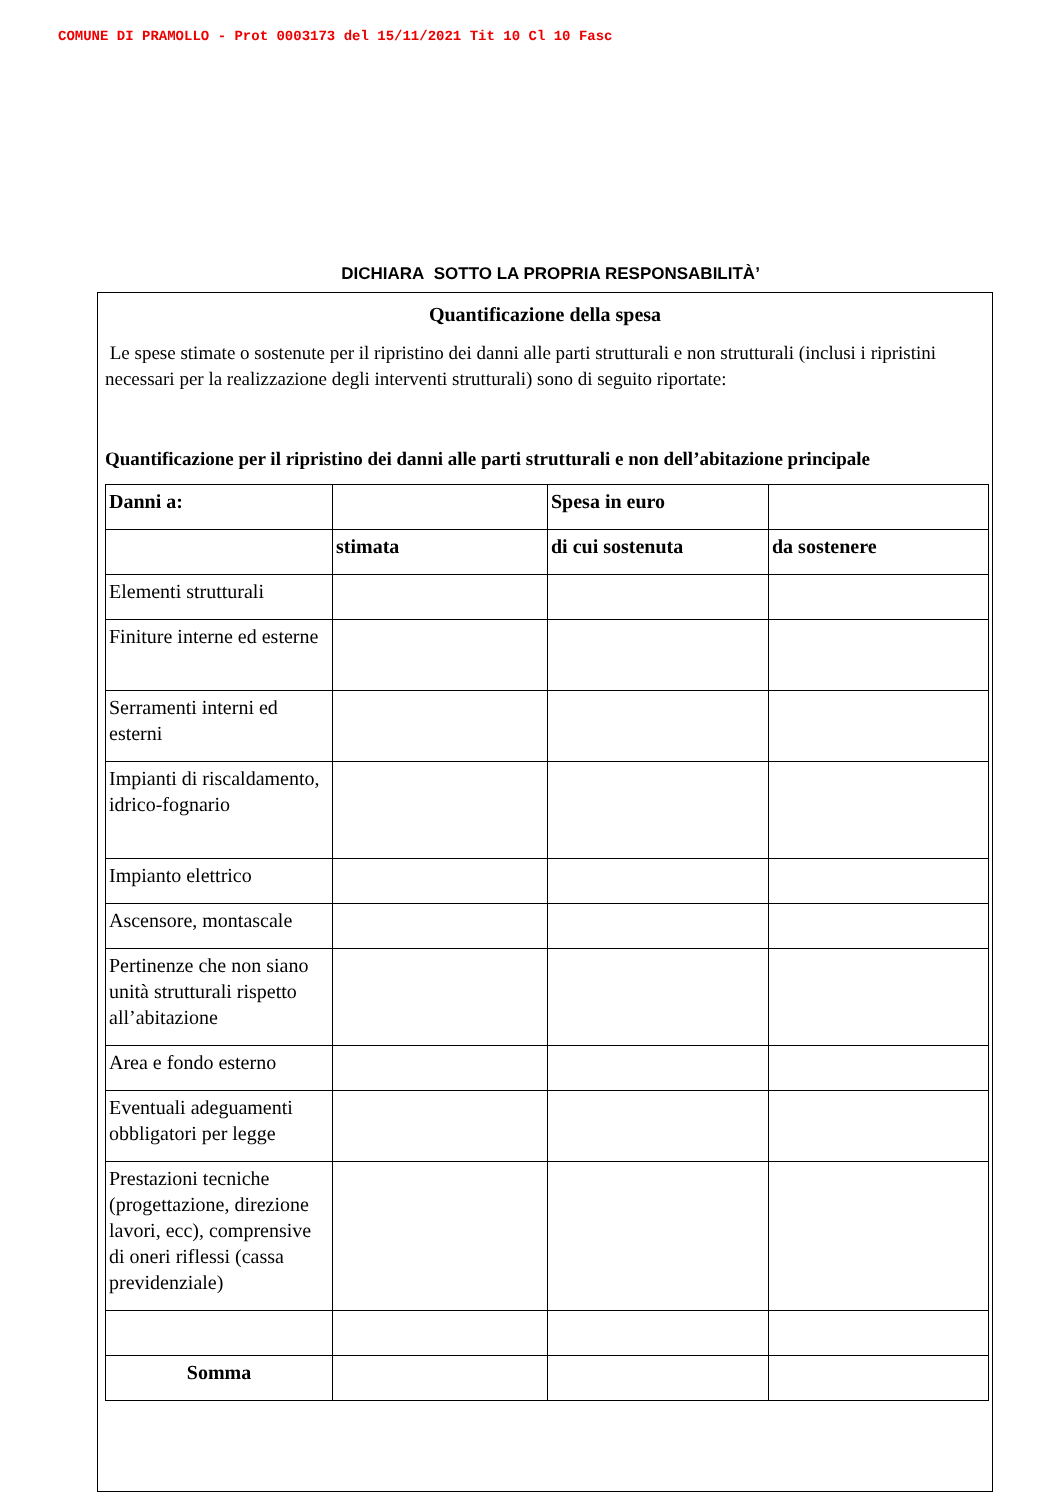COMUNE DI PRAMOLLO - Prot 0003173 del 15/11/2021 Tit 10 Cl 10 Fasc
DICHIARA SOTTO LA PROPRIA RESPONSABILITÀ’
Quantificazione della spesa
Le spese stimate o sostenute per il ripristino dei danni alle parti strutturali e non strutturali (inclusi i ripristini necessari per la realizzazione degli interventi strutturali) sono di seguito riportate:
Quantificazione per il ripristino dei danni alle parti strutturali e non dell’abitazione principale
| Danni a: | | Spesa in euro | |
| --- | --- | --- | --- |
| | stimata | di cui sostenuta | da sostenere |
| Elementi strutturali | | | |
| Finiture interne ed esterne | | | |
| Serramenti interni ed esterni | | | |
| Impianti di riscaldamento, idrico-fognario | | | |
| Impianto elettrico | | | |
| Ascensore, montascale | | | |
| Pertinenze che non siano unità strutturali rispetto all’abitazione | | | |
| Area e fondo esterno | | | |
| Eventuali adeguamenti obbligatori per legge | | | |
| Prestazioni tecniche (progettazione, direzione lavori, ecc), comprensive di oneri riflessi (cassa previdenziale) | | | |
| Somma | | | |